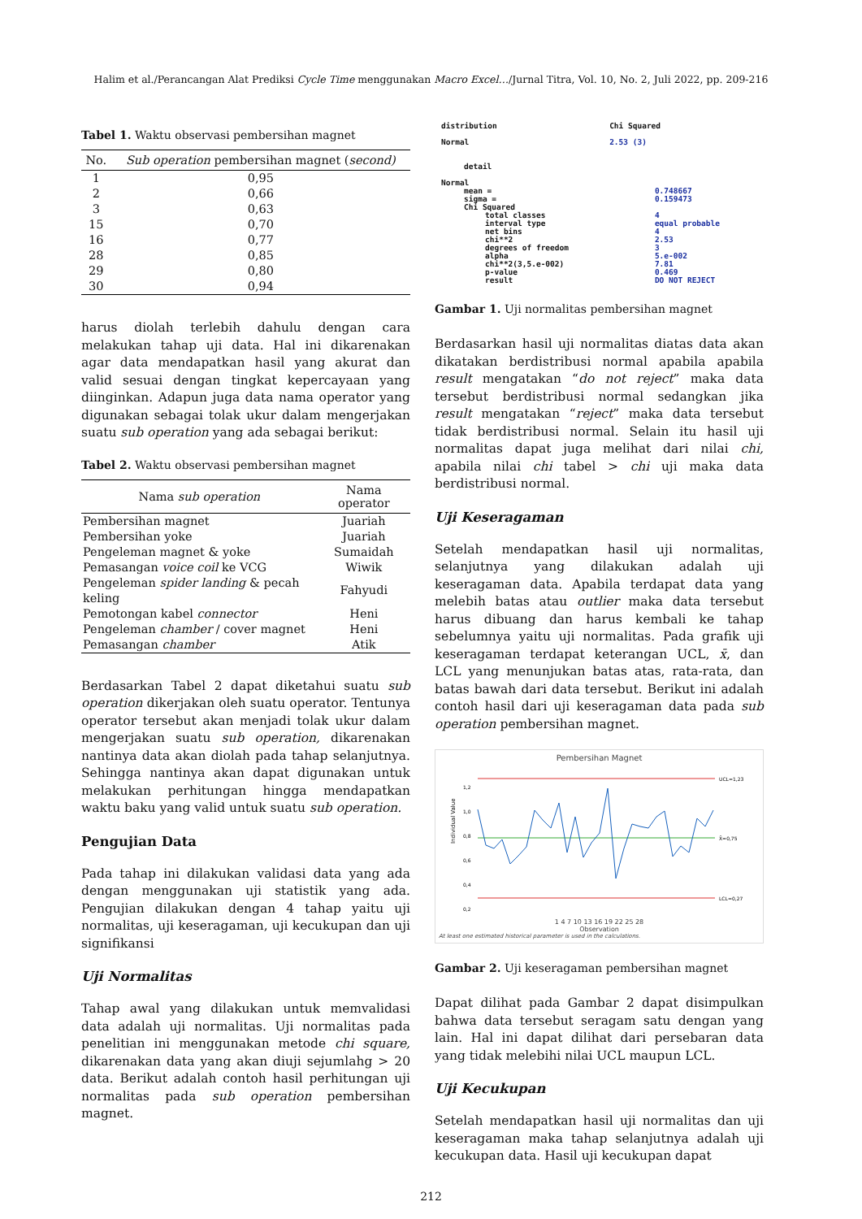Halim et al./Perancangan Alat Prediksi Cycle Time menggunakan Macro Excel…/Jurnal Titra, Vol. 10, No. 2, Juli 2022, pp. 209-216
Tabel 1. Waktu observasi pembersihan magnet
| No. | Sub operation pembersihan magnet ( second) |
| --- | --- |
| 1 | 0,95 |
| 2 | 0,66 |
| 3 | 0,63 |
| 15 | 0,70 |
| 16 | 0,77 |
| 28 | 0,85 |
| 29 | 0,80 |
| 30 | 0,94 |
harus diolah terlebih dahulu dengan cara melakukan tahap uji data. Hal ini dikarenakan agar data mendapatkan hasil yang akurat dan valid sesuai dengan tingkat kepercayaan yang diinginkan. Adapun juga data nama operator yang digunakan sebagai tolak ukur dalam mengerjakan suatu sub operation yang ada sebagai berikut:
Tabel 2. Waktu observasi pembersihan magnet
| Nama sub operation | Nama operator |
| --- | --- |
| Pembersihan magnet | Juariah |
| Pembersihan yoke | Juariah |
| Pengeleman magnet & yoke | Sumaidah |
| Pemasangan voice coil ke VCG | Wiwik |
| Pengeleman spider landing & pecah keling | Fahyudi |
| Pemotongan kabel connector | Heni |
| Pengeleman chamber / cover magnet | Heni |
| Pemasangan chamber | Atik |
Berdasarkan Tabel 2 dapat diketahui suatu sub operation dikerjakan oleh suatu operator. Tentunya operator tersebut akan menjadi tolak ukur dalam mengerjakan suatu sub operation, dikarenakan nantinya data akan diolah pada tahap selanjutnya. Sehingga nantinya akan dapat digunakan untuk melakukan perhitungan hingga mendapatkan waktu baku yang valid untuk suatu sub operation.
Pengujian Data
Pada tahap ini dilakukan validasi data yang ada dengan menggunakan uji statistik yang ada. Pengujian dilakukan dengan 4 tahap yaitu uji normalitas, uji keseragaman, uji kecukupan dan uji signifikansi
Uji Normalitas
Tahap awal yang dilakukan untuk memvalidasi data adalah uji normalitas. Uji normalitas pada penelitian ini menggunakan metode chi square, dikarenakan data yang akan diuji sejumlahg > 20 data. Berikut adalah contoh hasil perhitungan uji normalitas pada sub operation pembersihan magnet.
| distribution | Chi Squared |
| Normal | 2.53 (3) |
detail
| Normal | | |
| mean = | 0.748667 | |
| sigma = | 0.159473 | |
| Chi Squared | | |
| total classes | | 4 |
| interval type | | equal probable |
| net bins | | 4 |
| chi**2 | | 2.53 |
| degrees of freedom | | 3 |
| alpha | | 5.e-002 |
| chi**2(3,5.e-002) | | 7.81 |
| p-value | | 0.469 |
| result | | DO NOT REJECT |
Gambar 1. Uji normalitas pembersihan magnet
Berdasarkan hasil uji normalitas diatas data akan dikatakan berdistribusi normal apabila apabila result mengatakan “do not reject” maka data tersebut berdistribusi normal sedangkan jika result mengatakan “reject” maka data tersebut tidak berdistribusi normal. Selain itu hasil uji normalitas dapat juga melihat dari nilai chi, apabila nilai chi tabel > chi uji maka data berdistribusi normal.
Uji Keseragaman
Setelah mendapatkan hasil uji normalitas, selanjutnya yang dilakukan adalah uji keseragaman data. Apabila terdapat data yang melebih batas atau outlier maka data tersebut harus dibuang dan harus kembali ke tahap sebelumnya yaitu uji normalitas. Pada grafik uji keseragaman terdapat keterangan UCL, x̄, dan LCL yang menunjukan batas atas, rata-rata, dan batas bawah dari data tersebut. Berikut ini adalah contoh hasil dari uji keseragaman data pada sub operation pembersihan magnet.
Pembersihan Magnet
Individual Value
1,2
1,0
0,8
0,6
0,4
0,2
UCL=1,23
X̄=0,75
LCL=0,27
1 4 7 10 13 16 19 22 25 28
Observation
At least one estimated historical parameter is used in the calculations.
Gambar 2. Uji keseragaman pembersihan magnet
Dapat dilihat pada Gambar 2 dapat disimpulkan bahwa data tersebut seragam satu dengan yang lain. Hal ini dapat dilihat dari persebaran data yang tidak melebihi nilai UCL maupun LCL.
Uji Kecukupan
Setelah mendapatkan hasil uji normalitas dan uji keseragaman maka tahap selanjutnya adalah uji kecukupan data. Hasil uji kecukupan dapat
212